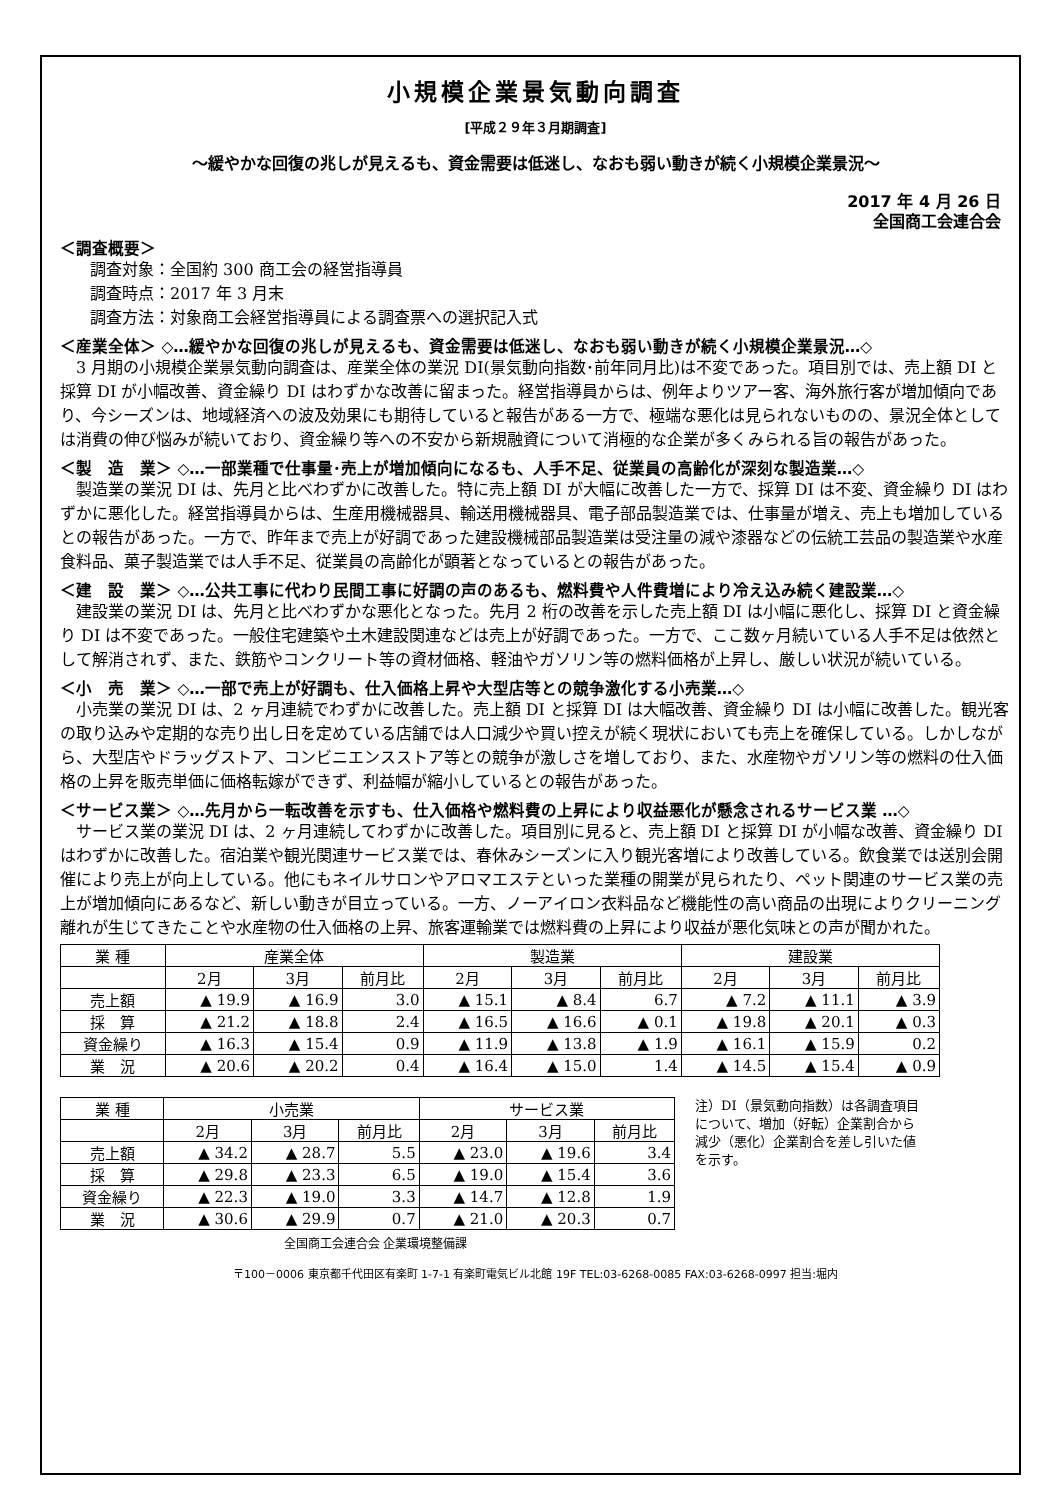小規模企業景気動向調査
[平成２９年３月期調査]
～緩やかな回復の兆しが見えるも、資金需要は低迷し、なおも弱い動きが続く小規模企業景況～
2017 年 4 月 26 日
全国商工会連合会
＜調査概要＞
調査対象：全国約 300 商工会の経営指導員
調査時点：2017 年 3 月末
調査方法：対象商工会経営指導員による調査票への選択記入式
＜産業全体＞ ◇…緩やかな回復の兆しが見えるも、資金需要は低迷し、なおも弱い動きが続く小規模企業景況…◇
　3 月期の小規模企業景気動向調査は、産業全体の業況 DI(景気動向指数･前年同月比)は不変であった。項目別では、売上額 DI と採算 DI が小幅改善、資金繰り DI はわずかな改善に留まった。経営指導員からは、例年よりツアー客、海外旅行客が増加傾向であり、今シーズンは、地域経済への波及効果にも期待していると報告がある一方で、極端な悪化は見られないものの、景況全体としては消費の伸び悩みが続いており、資金繰り等への不安から新規融資について消極的な企業が多くみられる旨の報告があった。
＜製　造　業＞ ◇…一部業種で仕事量･売上が増加傾向になるも、人手不足、従業員の高齢化が深刻な製造業…◇
　製造業の業況 DI は、先月と比べわずかに改善した。特に売上額 DI が大幅に改善した一方で、採算 DI は不変、資金繰り DI はわずかに悪化した。経営指導員からは、生産用機械器具、輸送用機械器具、電子部品製造業では、仕事量が増え、売上も増加しているとの報告があった。一方で、昨年まで売上が好調であった建設機械部品製造業は受注量の減や漆器などの伝統工芸品の製造業や水産食料品、菓子製造業では人手不足、従業員の高齢化が顕著となっているとの報告があった。
＜建　設　業＞ ◇…公共工事に代わり民間工事に好調の声のあるも、燃料費や人件費増により冷え込み続く建設業…◇
　建設業の業況 DI は、先月と比べわずかな悪化となった。先月 2 桁の改善を示した売上額 DI は小幅に悪化し、採算 DI と資金繰り DI は不変であった。一般住宅建築や土木建設関連などは売上が好調であった。一方で、ここ数ヶ月続いている人手不足は依然として解消されず、また、鉄筋やコンクリート等の資材価格、軽油やガソリン等の燃料価格が上昇し、厳しい状況が続いている。
＜小　売　業＞ ◇…一部で売上が好調も、仕入価格上昇や大型店等との競争激化する小売業…◇
　小売業の業況 DI は、2 ヶ月連続でわずかに改善した。売上額 DI と採算 DI は大幅改善、資金繰り DI は小幅に改善した。観光客の取り込みや定期的な売り出し日を定めている店舗では人口減少や買い控えが続く現状においても売上を確保している。しかしながら、大型店やドラッグストア、コンビニエンスストア等との競争が激しさを増しており、また、水産物やガソリン等の燃料の仕入価格の上昇を販売単価に価格転嫁ができず、利益幅が縮小しているとの報告があった。
＜サービス業＞ ◇…先月から一転改善を示すも、仕入価格や燃料費の上昇により収益悪化が懸念されるサービス業 …◇
　サービス業の業況 DI は、2 ヶ月連続してわずかに改善した。項目別に見ると、売上額 DI と採算 DI が小幅な改善、資金繰り DI はわずかに改善した。宿泊業や観光関連サービス業では、春休みシーズンに入り観光客増により改善している。飲食業では送別会開催により売上が向上している。他にもネイルサロンやアロマエステといった業種の開業が見られたり、ペット関連のサービス業の売上が増加傾向にあるなど、新しい動きが目立っている。一方、ノーアイロン衣料品など機能性の高い商品の出現によりクリーニング離れが生じてきたことや水産物の仕入価格の上昇、旅客運輸業では燃料費の上昇により収益が悪化気味との声が聞かれた。
| 業 種 | 産業全体 | | | 製造業 | | | 建設業 | | |
| | 2月 | 3月 | 前月比 | 2月 | 3月 | 前月比 | 2月 | 3月 | 前月比 |
| 売上額 | ▲ 19.9 | ▲ 16.9 | 3.0 | ▲ 15.1 | ▲ 8.4 | 6.7 | ▲ 7.2 | ▲ 11.1 | ▲ 3.9 |
| 採 算 | ▲ 21.2 | ▲ 18.8 | 2.4 | ▲ 16.5 | ▲ 16.6 | ▲ 0.1 | ▲ 19.8 | ▲ 20.1 | ▲ 0.3 |
| 資金繰り | ▲ 16.3 | ▲ 15.4 | 0.9 | ▲ 11.9 | ▲ 13.8 | ▲ 1.9 | ▲ 16.1 | ▲ 15.9 | 0.2 |
| 業 況 | ▲ 20.6 | ▲ 20.2 | 0.4 | ▲ 16.4 | ▲ 15.0 | 1.4 | ▲ 14.5 | ▲ 15.4 | ▲ 0.9 |
| 業 種 | 小売業 | | | サービス業 | | |
| | 2月 | 3月 | 前月比 | 2月 | 3月 | 前月比 |
| 売上額 | ▲ 34.2 | ▲ 28.7 | 5.5 | ▲ 23.0 | ▲ 19.6 | 3.4 |
| 採 算 | ▲ 29.8 | ▲ 23.3 | 6.5 | ▲ 19.0 | ▲ 15.4 | 3.6 |
| 資金繰り | ▲ 22.3 | ▲ 19.0 | 3.3 | ▲ 14.7 | ▲ 12.8 | 1.9 |
| 業 況 | ▲ 30.6 | ▲ 29.9 | 0.7 | ▲ 21.0 | ▲ 20.3 | 0.7 |
注）DI（景気動向指数）は各調査項目について、増加（好転）企業割合から減少（悪化）企業割合を差し引いた値を示す。
全国商工会連合会 企業環境整備課
〒100－0006 東京都千代田区有楽町 1-7-1 有楽町電気ビル北館 19F TEL:03-6268-0085 FAX:03-6268-0997 担当:堀内